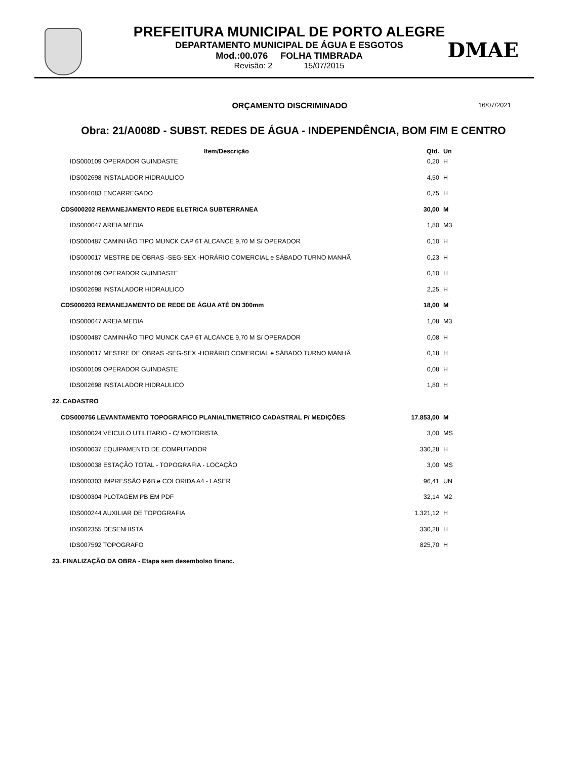PREFEITURA MUNICIPAL DE PORTO ALEGRE
DEPARTAMENTO MUNICIPAL DE ÁGUA E ESGOTOS
Mod.:00.076 FOLHA TIMBRADA
Revisão: 2 15/07/2015
DMAE
ORÇAMENTO DISCRIMINADO
16/07/2021
Obra: 21/A008D - SUBST. REDES DE ÁGUA - INDEPENDÊNCIA, BOM FIM E CENTRO
| Item/Descrição | Qtd. | Un |
| --- | --- | --- |
| IDS000109 OPERADOR GUINDASTE | 0,20 | H |
| IDS002698 INSTALADOR HIDRAULICO | 4,50 | H |
| IDS004083 ENCARREGADO | 0,75 | H |
| CDS000202 REMANEJAMENTO REDE ELETRICA SUBTERRANEA | 30,00 | M |
| IDS000047 AREIA MEDIA | 1,80 | M3 |
| IDS000487 CAMINHÃO TIPO MUNCK CAP 6T ALCANCE 9,70 M S/ OPERADOR | 0,10 | H |
| IDS000017 MESTRE DE OBRAS -SEG-SEX -HORÁRIO COMERCIAL e SÁBADO TURNO MANHÃ | 0,23 | H |
| IDS000109 OPERADOR GUINDASTE | 0,10 | H |
| IDS002698 INSTALADOR HIDRAULICO | 2,25 | H |
| CDS000203 REMANEJAMENTO DE REDE DE ÁGUA ATÉ DN 300mm | 18,00 | M |
| IDS000047 AREIA MEDIA | 1,08 | M3 |
| IDS000487 CAMINHÃO TIPO MUNCK CAP 6T ALCANCE 9,70 M S/ OPERADOR | 0,08 | H |
| IDS000017 MESTRE DE OBRAS -SEG-SEX -HORÁRIO COMERCIAL e SÁBADO TURNO MANHÃ | 0,18 | H |
| IDS000109 OPERADOR GUINDASTE | 0,08 | H |
| IDS002698 INSTALADOR HIDRAULICO | 1,80 | H |
| 22. CADASTRO | | |
| CDS000756 LEVANTAMENTO TOPOGRAFICO PLANIALTIMETRICO CADASTRAL P/ MEDIÇÕES | 17.853,00 | M |
| IDS000024 VEICULO UTILITARIO - C/ MOTORISTA | 3,00 | MS |
| IDS000037 EQUIPAMENTO DE COMPUTADOR | 330,28 | H |
| IDS000038 ESTAÇÃO TOTAL - TOPOGRAFIA - LOCAÇÃO | 3,00 | MS |
| IDS000303 IMPRESSÃO P&B e COLORIDA A4 - LASER | 96,41 | UN |
| IDS000304 PLOTAGEM PB EM PDF | 32,14 | M2 |
| IDS000244 AUXILIAR DE TOPOGRAFIA | 1.321,12 | H |
| IDS002355 DESENHISTA | 330,28 | H |
| IDS007592 TOPOGRAFO | 825,70 | H |
| 23. FINALIZAÇÃO DA OBRA - Etapa sem desembolso financ. | | |